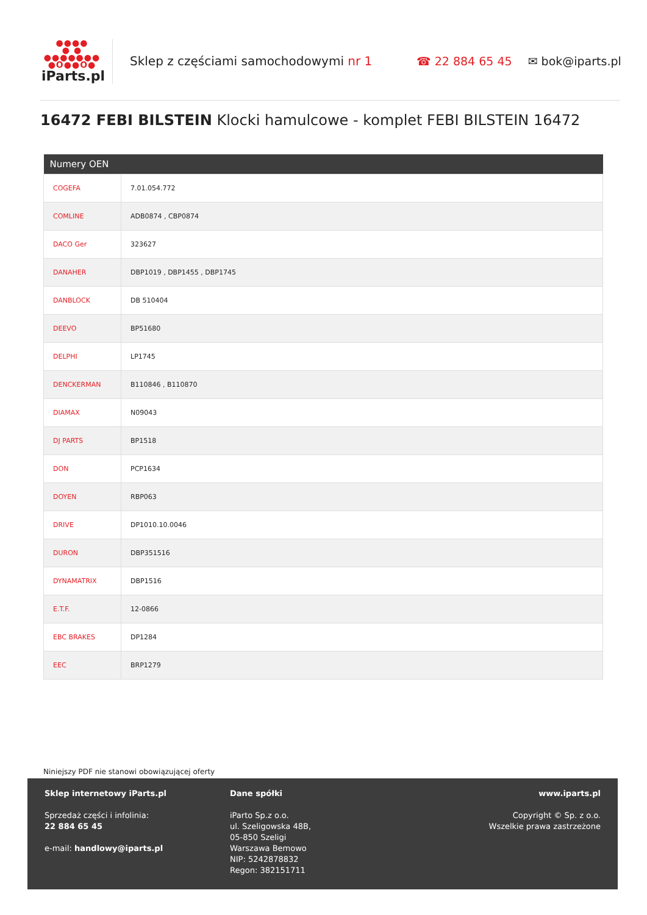●●●●
● ●
●●●●●●●
●O●●O●
iParts.pl
Sklep z częściami samochodowymi nr 1
☎ 22 884 65 45 ✉ bok@iparts.pl
16472 FEBI BILSTEIN Klocki hamulcowe - komplet FEBI BILSTEIN 16472
| Numery OEN | |
| --- | --- |
| COGEFA | 7.01.054.772 |
| COMLINE | ADB0874 , CBP0874 |
| DACO Ger | 323627 |
| DANAHER | DBP1019 , DBP1455 , DBP1745 |
| DANBLOCK | DB 510404 |
| DEEVO | BP51680 |
| DELPHI | LP1745 |
| DENCKERMAN | B110846 , B110870 |
| DIAMAX | N09043 |
| DJ PARTS | BP1518 |
| DON | PCP1634 |
| DOYEN | RBP063 |
| DRIVE | DP1010.10.0046 |
| DURON | DBP351516 |
| DYNAMATRIX | DBP1516 |
| E.T.F. | 12-0866 |
| EBC BRAKES | DP1284 |
| EEC | BRP1279 |
Niniejszy PDF nie stanowi obowiązującej oferty
Sklep internetowy iParts.pl
Sprzedaż części i infolinia:
22 884 65 45
e-mail: handlowy@iparts.pl
Dane spółki
iParto Sp.z o.o.
ul. Szeligowska 48B,
05-850 Szeligi
Warszawa Bemowo
NIP: 5242878832
Regon: 382151711
www.iparts.pl
Copyright © Sp. z o.o.
Wszelkie prawa zastrzeżone